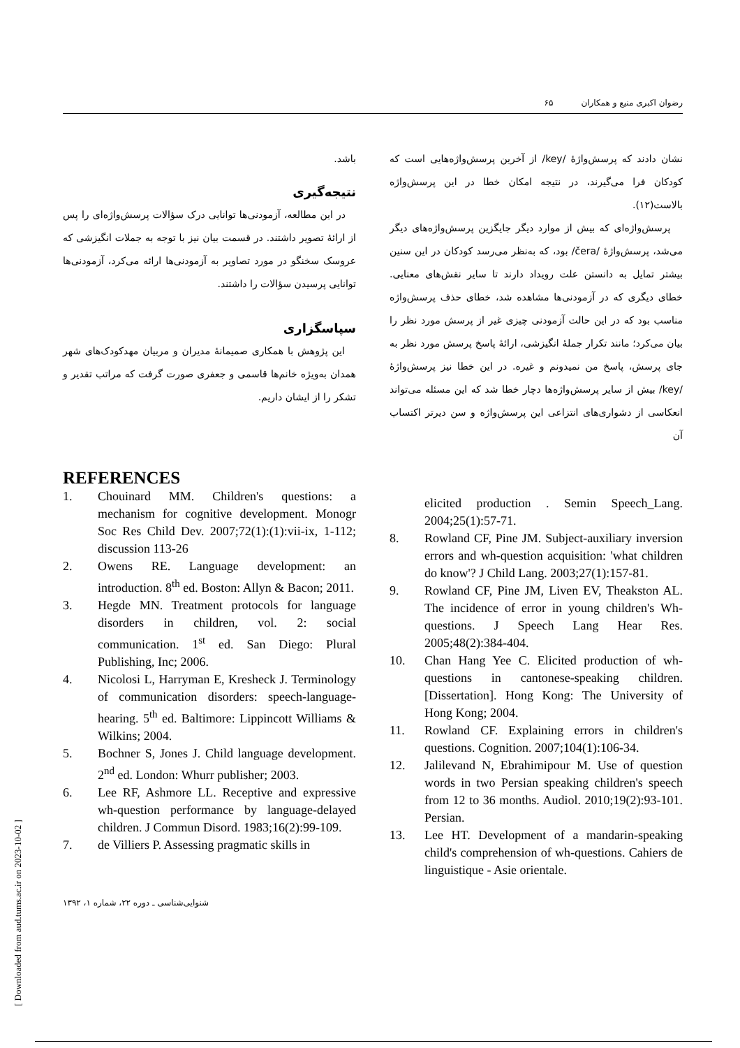رضوان اکبری منیع و همکاران ۶۵
نشان دادند که پرسش‌واژهٔ /key/ از آخرین پرسش‌واژه‌هایی است که کودکان فرا می‌گیرند، در نتیجه امکان خطا در این پرسش‌واژه بالاست(۱۲).
پرسش‌واژه‌ای که بیش از موارد دیگر جایگزین پرسش‌واژه‌های دیگر می‌شد، پرسش‌واژهٔ /čera/ بود، که به‌نظر می‌رسد کودکان در این سنین بیشتر تمایل به دانستن علت رویداد دارند تا سایر نقش‌های معنایی. خطای دیگری که در آزمودنی‌ها مشاهده شد، خطای حذف پرسش‌واژه مناسب بود که در این حالت آزمودنی چیزی غیر از پرسش مورد نظر را بیان می‌کرد؛ مانند تکرار جملهٔ انگیزشی، ارائهٔ پاسخ پرسش مورد نظر به جای پرسش، پاسخ من نمیدونم و غیره. در این خطا نیز پرسش‌واژهٔ /key/ بیش از سایر پرسش‌واژه‌ها دچار خطا شد که این مسئله می‌تواند انعکاسی از دشواری‌های انتزاعی این پرسش‌واژه و سن دیرتر اکتساب آن
باشد.
نتیجه‌گیری
در این مطالعه، آزمودنی‌ها توانایی درک سؤالات پرسش‌واژه‌ای را پس از ارائهٔ تصویر داشتند. در قسمت بیان نیز با توجه به جملات انگیزشی که عروسک سخنگو در مورد تصاویر به آزمودنی‌ها ارائه می‌کرد، آزمودنی‌ها توانایی پرسیدن سؤالات را داشتند.
سپاسگزاری
این پژوهش با همکاری صمیمانهٔ مدیران و مربیان مهدکودک‌های شهر همدان به‌ویژه خانم‌ها قاسمی و جعفری صورت گرفت که مراتب تقدیر و تشکر را از ایشان داریم.
REFERENCES
1. Chouinard MM. Children's questions: a mechanism for cognitive development. Monogr Soc Res Child Dev. 2007;72(1):(1):vii-ix, 1-112; discussion 113-26
2. Owens RE. Language development: an introduction. 8<sup>th</sup> ed. Boston: Allyn & Bacon; 2011.
3. Hegde MN. Treatment protocols for language disorders in children, vol. 2: social communication. 1<sup>st</sup> ed. San Diego: Plural Publishing, Inc; 2006.
4. Nicolosi L, Harryman E, Kresheck J. Terminology of communication disorders: speech-language-hearing. 5<sup>th</sup> ed. Baltimore: Lippincott Williams & Wilkins; 2004.
5. Bochner S, Jones J. Child language development. 2<sup>nd</sup> ed. London: Whurr publisher; 2003.
6. Lee RF, Ashmore LL. Receptive and expressive wh-question performance by language-delayed children. J Commun Disord. 1983;16(2):99-109.
7. de Villiers P. Assessing pragmatic skills in
elicited production . Semin Speech_Lang. 2004;25(1):57-71.
8. Rowland CF, Pine JM. Subject-auxiliary inversion errors and wh-question acquisition: 'what children do know'? J Child Lang. 2003;27(1):157-81.
9. Rowland CF, Pine JM, Liven EV, Theakston AL. The incidence of error in young children's Wh-questions. J Speech Lang Hear Res. 2005;48(2):384-404.
10. Chan Hang Yee C. Elicited production of wh-questions in cantonese-speaking children. [Dissertation]. Hong Kong: The University of Hong Kong; 2004.
11. Rowland CF. Explaining errors in children's questions. Cognition. 2007;104(1):106-34.
12. Jalilevand N, Ebrahimipour M. Use of question words in two Persian speaking children's speech from 12 to 36 months. Audiol. 2010;19(2):93-101. Persian.
13. Lee HT. Development of a mandarin-speaking child's comprehension of wh-questions. Cahiers de linguistique - Asie orientale.
شنوایی‌شناسی ـ دوره ۲۲، شماره ۱، ۱۳۹۲
[ Downloaded from aud.tums.ac.ir on 2023-10-02 ]